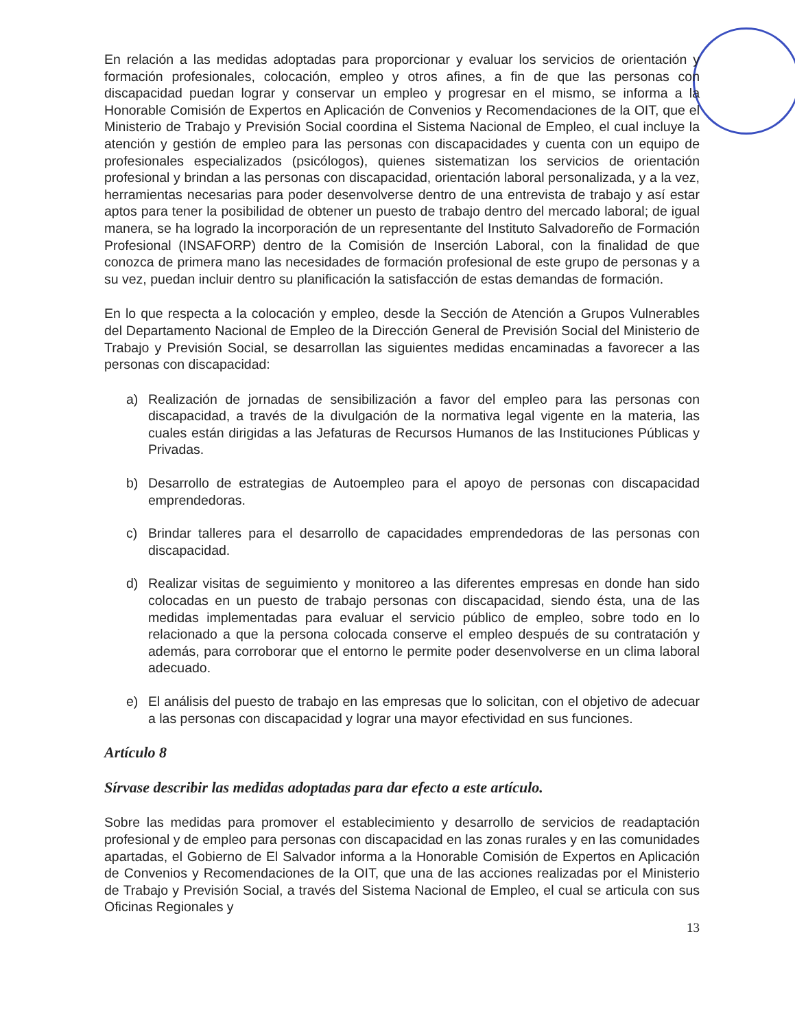En relación a las medidas adoptadas para proporcionar y evaluar los servicios de orientación y formación profesionales, colocación, empleo y otros afines, a fin de que las personas con discapacidad puedan lograr y conservar un empleo y progresar en el mismo, se informa a la Honorable Comisión de Expertos en Aplicación de Convenios y Recomendaciones de la OIT, que el Ministerio de Trabajo y Previsión Social coordina el Sistema Nacional de Empleo, el cual incluye la atención y gestión de empleo para las personas con discapacidades y cuenta con un equipo de profesionales especializados (psicólogos), quienes sistematizan los servicios de orientación profesional y brindan a las personas con discapacidad, orientación laboral personalizada, y a la vez, herramientas necesarias para poder desenvolverse dentro de una entrevista de trabajo y así estar aptos para tener la posibilidad de obtener un puesto de trabajo dentro del mercado laboral; de igual manera, se ha logrado la incorporación de un representante del Instituto Salvadoreño de Formación Profesional (INSAFORP) dentro de la Comisión de Inserción Laboral, con la finalidad de que conozca de primera mano las necesidades de formación profesional de este grupo de personas y a su vez, puedan incluir dentro su planificación la satisfacción de estas demandas de formación.
En lo que respecta a la colocación y empleo, desde la Sección de Atención a Grupos Vulnerables del Departamento Nacional de Empleo de la Dirección General de Previsión Social del Ministerio de Trabajo y Previsión Social, se desarrollan las siguientes medidas encaminadas a favorecer a las personas con discapacidad:
a) Realización de jornadas de sensibilización a favor del empleo para las personas con discapacidad, a través de la divulgación de la normativa legal vigente en la materia, las cuales están dirigidas a las Jefaturas de Recursos Humanos de las Instituciones Públicas y Privadas.
b) Desarrollo de estrategias de Autoempleo para el apoyo de personas con discapacidad emprendedoras.
c) Brindar talleres para el desarrollo de capacidades emprendedoras de las personas con discapacidad.
d) Realizar visitas de seguimiento y monitoreo a las diferentes empresas en donde han sido colocadas en un puesto de trabajo personas con discapacidad, siendo ésta, una de las medidas implementadas para evaluar el servicio público de empleo, sobre todo en lo relacionado a que la persona colocada conserve el empleo después de su contratación y además, para corroborar que el entorno le permite poder desenvolverse en un clima laboral adecuado.
e) El análisis del puesto de trabajo en las empresas que lo solicitan, con el objetivo de adecuar a las personas con discapacidad y lograr una mayor efectividad en sus funciones.
Artículo 8
Sírvase describir las medidas adoptadas para dar efecto a este artículo.
Sobre las medidas para promover el establecimiento y desarrollo de servicios de readaptación profesional y de empleo para personas con discapacidad en las zonas rurales y en las comunidades apartadas, el Gobierno de El Salvador informa a la Honorable Comisión de Expertos en Aplicación de Convenios y Recomendaciones de la OIT, que una de las acciones realizadas por el Ministerio de Trabajo y Previsión Social, a través del Sistema Nacional de Empleo, el cual se articula con sus Oficinas Regionales y
13